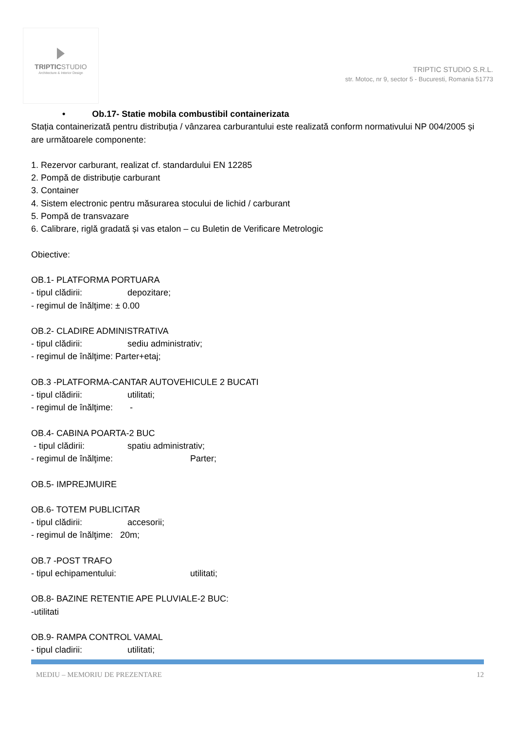TRIPTIC STUDIO
Architecture & Interior Design
TRIPTIC STUDIO S.R.L.
str. Motoc, nr 9, sector 5 - Bucuresti, Romania 51773
• Ob.17- Statie mobila combustibil containerizata
Stația containerizată pentru distribuția / vânzarea carburantului este realizată conform normativului NP 004/2005 și are următoarele componente:
1. Rezervor carburant, realizat cf. standardului EN 12285
2. Pompă de distribuție carburant
3. Container
4. Sistem electronic pentru măsurarea stocului de lichid / carburant
5. Pompă de transvazare
6. Calibrare, riglă gradată și vas etalon – cu Buletin de Verificare Metrologic
Obiective:
OB.1- PLATFORMA PORTUARA
- tipul clădirii: depozitare;
- regimul de înălţime: ± 0.00
OB.2- CLADIRE ADMINISTRATIVA
- tipul clădirii: sediu administrativ;
- regimul de înălţime: Parter+etaj;
OB.3 -PLATFORMA-CANTAR AUTOVEHICULE 2 BUCATI
- tipul clădirii: utilitati;
- regimul de înălţime: -
OB.4- CABINA POARTA-2 BUC
- tipul clădirii: spatiu administrativ;
- regimul de înălţime: Parter;
OB.5- IMPREJMUIRE
OB.6- TOTEM PUBLICITAR
- tipul clădirii: accesorii;
- regimul de înălţime: 20m;
OB.7 -POST TRAFO
- tipul echipamentului: utilitati;
OB.8- BAZINE RETENTIE APE PLUVIALE-2 BUC:
-utilitati
OB.9- RAMPA CONTROL VAMAL
- tipul cladirii: utilitati;
MEDIU – MEMORIU DE PREZENTARE 12